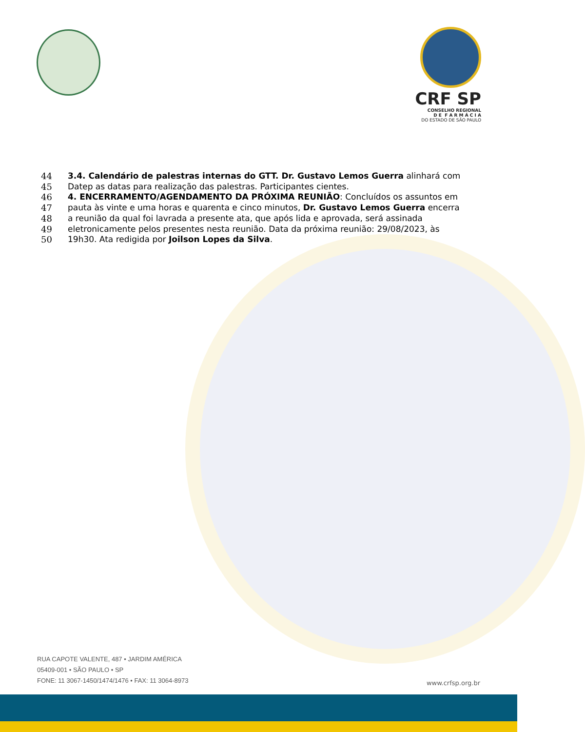CRF SP
CONSELHO REGIONAL
D E F A R M Á C I A
DO ESTADO DE SÃO PAULO
44 3.4. Calendário de palestras internas do GTT. Dr. Gustavo Lemos Guerra alinhará com
45 Datep as datas para realização das palestras. Participantes cientes.
46 4. ENCERRAMENTO/AGENDAMENTO DA PRÓXIMA REUNIÃO: Concluídos os assuntos em
47 pauta às vinte e uma horas e quarenta e cinco minutos, Dr. Gustavo Lemos Guerra encerra
48 a reunião da qual foi lavrada a presente ata, que após lida e aprovada, será assinada
49 eletronicamente pelos presentes nesta reunião. Data da próxima reunião: 29/08/2023, às
50 19h30. Ata redigida por Joilson Lopes da Silva.
RUA CAPOTE VALENTE, 487 • JARDIM AMÉRICA
05409-001 • SÃO PAULO • SP
FONE: 11 3067-1450/1474/1476 • FAX: 11 3064-8973
www.crfsp.org.br